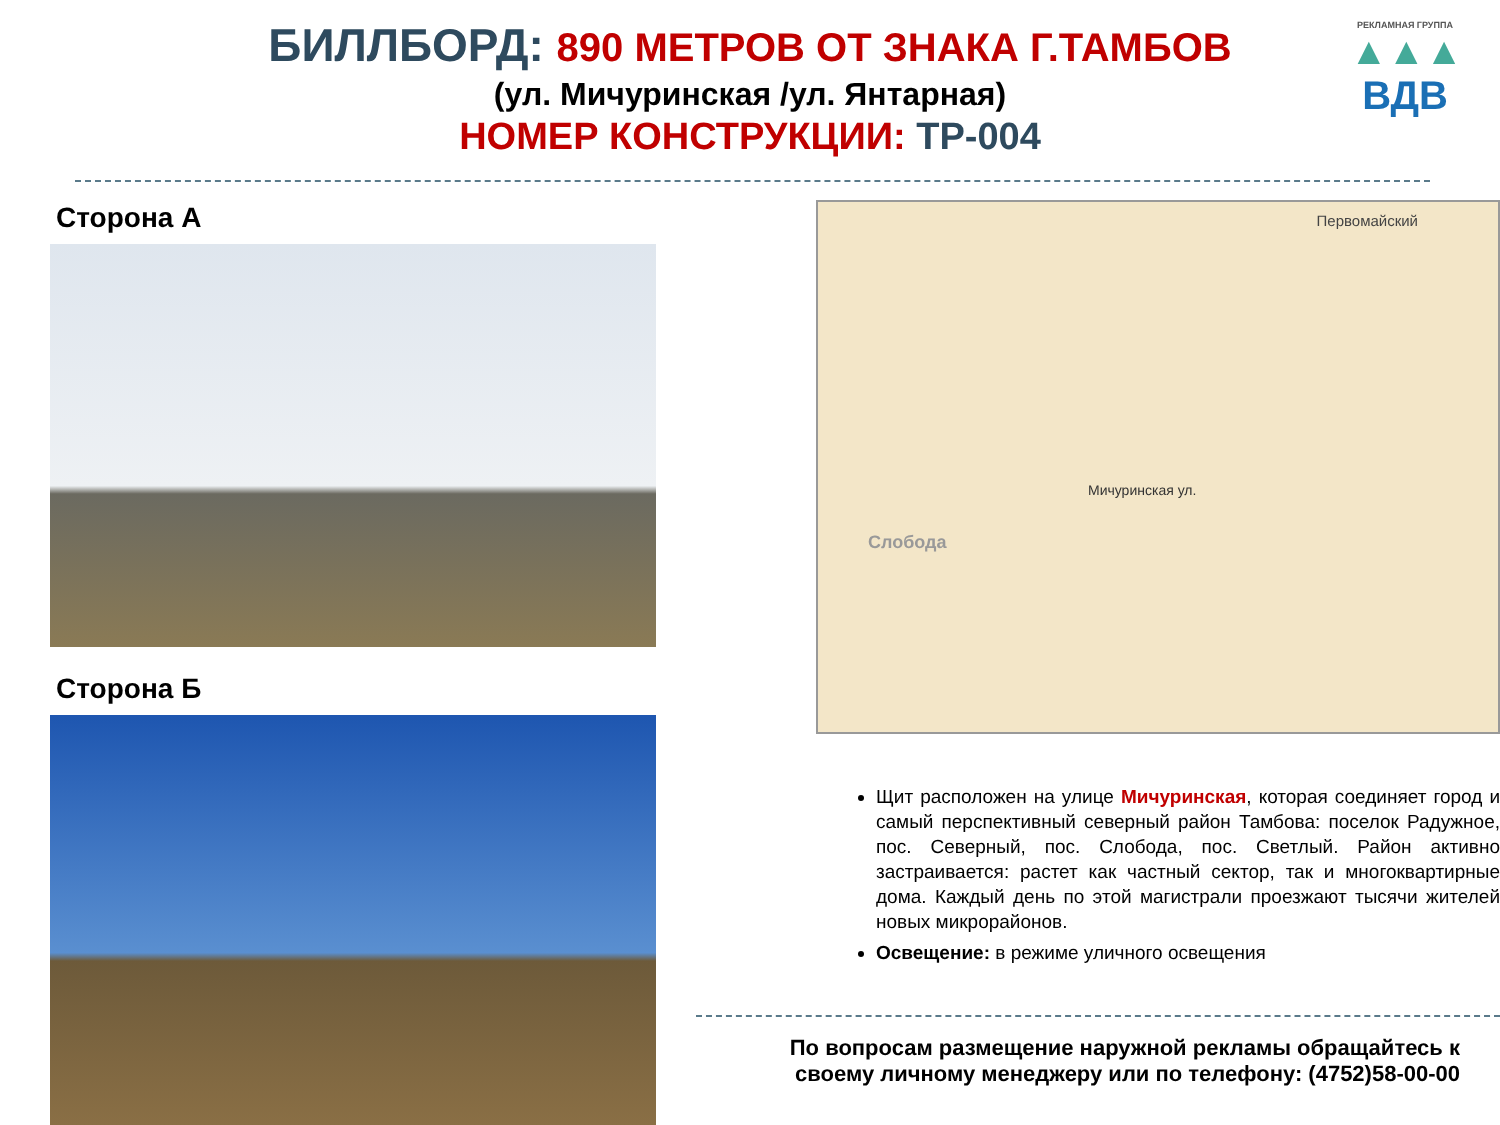БИЛЛБОРД: 890 МЕТРОВ ОТ ЗНАКА Г.ТАМБОВ
(ул. Мичуринская /ул. Янтарная)
НОМЕР КОНСТРУКЦИИ: ТР-004
РЕКЛАМНАЯ ГРУППА
▲▲▲
ВДВ
Сторона А
Сторона Б
Первомайский
Слобода
Мичуринская ул.
Щит расположен на улице Мичуринская, которая соединяет город и самый перспективный северный район Тамбова: поселок Радужное, пос. Северный, пос. Слобода, пос. Светлый. Район активно застраивается: растет как частный сектор, так и многоквартирные дома. Каждый день по этой магистрали проезжают тысячи жителей новых микрорайонов.
Освещение: в режиме уличного освещения
По вопросам размещение наружной рекламы обращайтесь к
своему личному менеджеру или по телефону: (4752)58-00-00